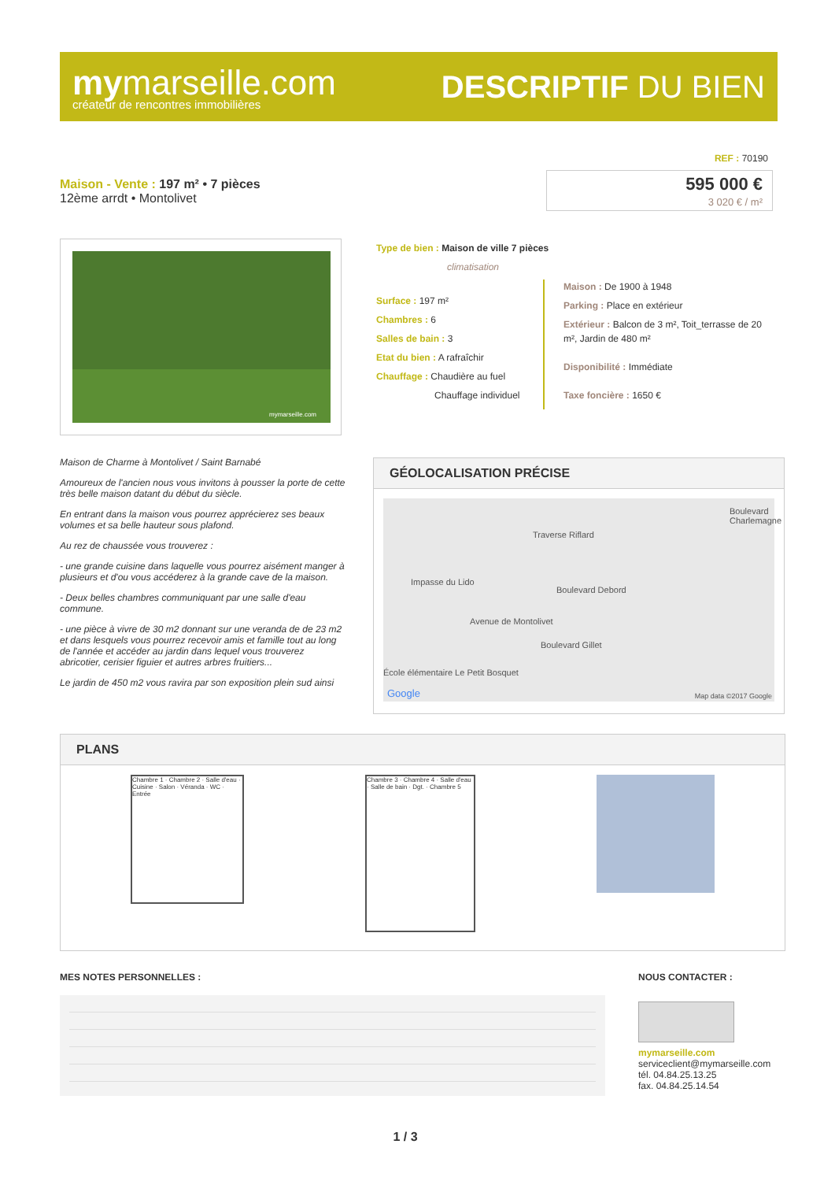mymarseille.com
créateur de rencontres immobilières
DESCRIPTIF DU BIEN
REF : 70190
Maison - Vente : 197 m² • 7 pièces
12ème arrdt • Montolivet
595 000 €
3 020 € / m²
mymarseille.com
Type de bien : Maison de ville 7 pièces
climatisation
Surface : 197 m²
Chambres : 6
Salles de bain : 3
Etat du bien : A rafraîchir
Chauffage : Chaudière au fuel
Chauffage individuel
Maison : De 1900 à 1948
Parking : Place en extérieur
Extérieur : Balcon de 3 m², Toit_terrasse de 20 m², Jardin de 480 m²
Disponibilité : Immédiate
Taxe foncière : 1650 €
Maison de Charme à Montolivet / Saint Barnabé
Amoureux de l'ancien nous vous invitons à pousser la porte de cette très belle maison datant du début du siècle.
En entrant dans la maison vous pourrez apprécierez ses beaux volumes et sa belle hauteur sous plafond.
Au rez de chaussée vous trouverez :
- une grande cuisine dans laquelle vous pourrez aisément manger à plusieurs et d'ou vous accéderez à la grande cave de la maison.
- Deux belles chambres communiquant par une salle d'eau commune.
- une pièce à vivre de 30 m2 donnant sur une veranda de de 23 m2 et dans lesquels vous pourrez recevoir amis et famille tout au long de l'année et accéder au jardin dans lequel vous trouverez abricotier, cerisier figuier et autres arbres fruitiers...
Le jardin de 450 m2 vous ravira par son exposition plein sud ainsi
GÉOLOCALISATION PRÉCISE
Traverse Riflard
Impasse du Lido
Avenue de Montolivet
Boulevard Debord
Boulevard Gillet
Boulevard Charlemagne
École élémentaire Le Petit Bosquet
Google Map data ©2017 Google
PLANS
Chambre 1 · Chambre 2 · Salle d'eau · Cuisine · Salon · Véranda · WC · Entrée
Chambre 3 · Chambre 4 · Salle d'eau · Salle de bain · Dgt. · Chambre 5
MES NOTES PERSONNELLES : NOUS CONTACTER :
mymarseille.com
serviceclient@mymarseille.com
tél. 04.84.25.13.25
fax. 04.84.25.14.54
1 / 3